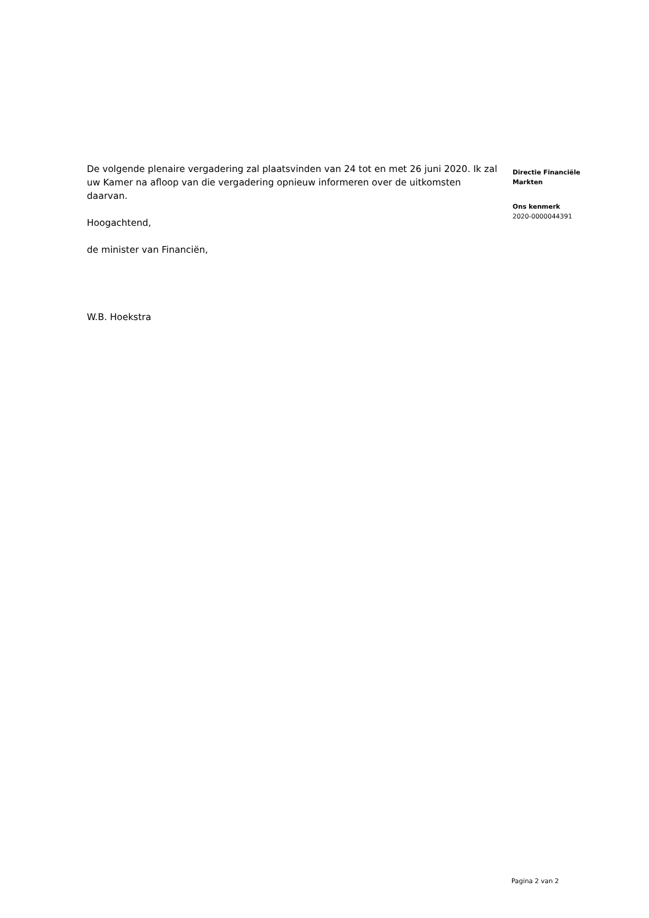De volgende plenaire vergadering zal plaatsvinden van 24 tot en met 26 juni 2020. Ik zal uw Kamer na afloop van die vergadering opnieuw informeren over de uitkomsten daarvan.
Hoogachtend,
de minister van Financiën,
W.B. Hoekstra
Directie Financiële
Markten
Ons kenmerk
2020-0000044391
Pagina 2 van 2